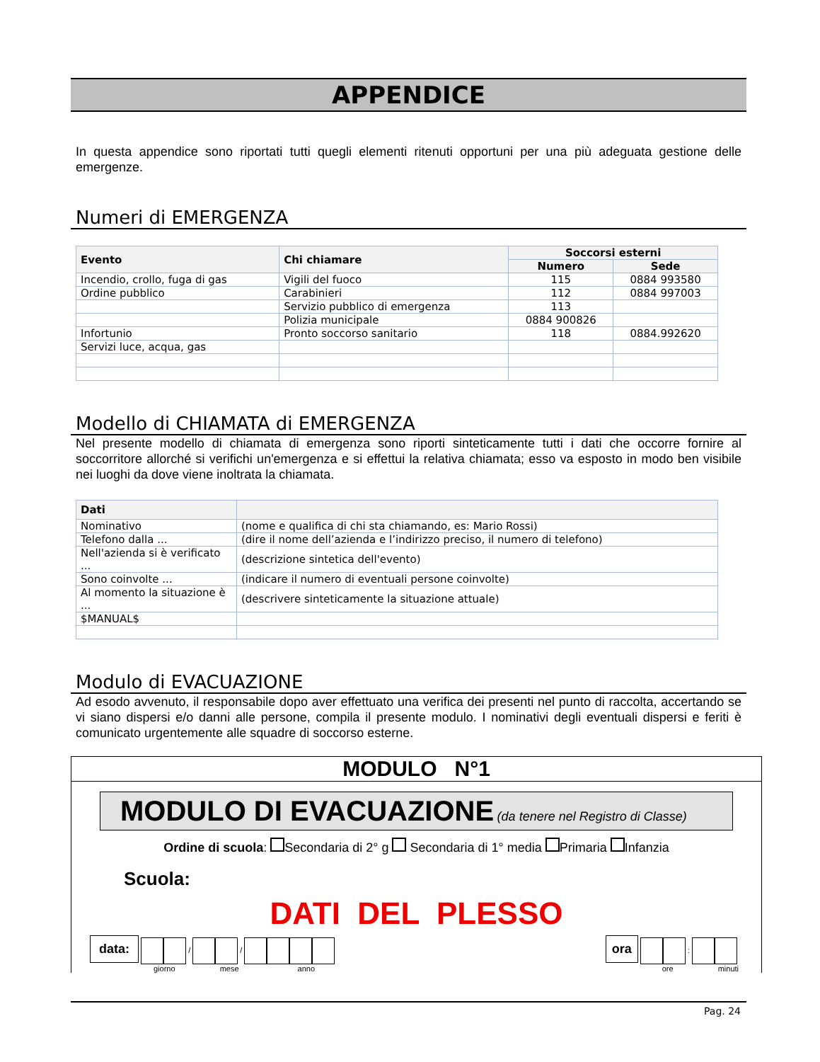APPENDICE
In questa appendice sono riportati tutti quegli elementi ritenuti opportuni per una più adeguata gestione delle emergenze.
Numeri di EMERGENZA
| Evento | Chi chiamare | Soccorsi esterni | |
| --- | --- | --- | --- |
| | | Numero | Sede |
| Incendio, crollo, fuga di gas | Vigili del fuoco | 115 | 0884 993580 |
| Ordine pubblico | Carabinieri | 112 | 0884 997003 |
| | Servizio pubblico di emergenza | 113 | |
| | Polizia municipale | 0884 900826 | |
| Infortunio | Pronto soccorso sanitario | 118 | 0884.992620 |
| Servizi luce, acqua, gas | | | |
Modello di CHIAMATA di EMERGENZA
Nel presente modello di chiamata di emergenza sono riporti sinteticamente tutti i dati che occorre fornire al soccorritore allorché si verifichi un'emergenza e si effettui la relativa chiamata; esso va esposto in modo ben visibile nei luoghi da dove viene inoltrata la chiamata.
| Dati | |
| --- | --- |
| Nominativo | (nome e qualifica di chi sta chiamando, es: Mario Rossi) |
| Telefono dalla ... | (dire il nome dell’azienda e l’indirizzo preciso, il numero di telefono) |
| Nell'azienda si è verificato ... | (descrizione sintetica dell'evento) |
| Sono coinvolte ... | (indicare il numero di eventuali persone coinvolte) |
| Al momento la situazione è ... | (descrivere sinteticamente la situazione attuale) |
| $MANUAL$ | |
Modulo di EVACUAZIONE
Ad esodo avvenuto, il responsabile dopo aver effettuato una verifica dei presenti nel punto di raccolta, accertando se vi siano dispersi e/o danni alle persone, compila il presente modulo. I nominativi degli eventuali dispersi e feriti è comunicato urgentemente alle squadre di soccorso esterne.
MODULO N°1
MODULO DI EVACUAZIONE (da tenere nel Registro di Classe)
Ordine di scuola: Secondaria di 2° g Secondaria di 1° media Primaria Infanzia
Scuola:
DATI DEL PLESSO
data: / /
giorno mese anno
ora :
ore minuti
Pag. 24